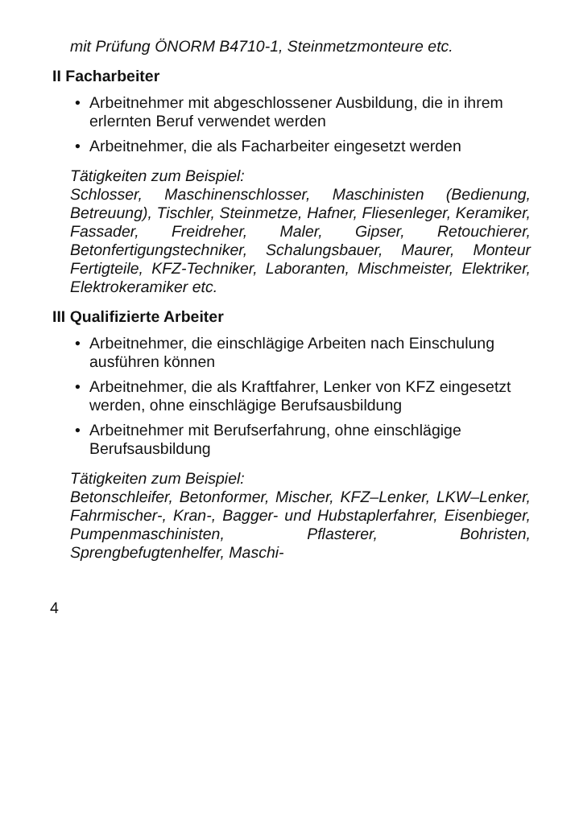mit Prüfung ÖNORM B4710-1, Steinmetzmonteure etc.
II Facharbeiter
• Arbeitnehmer mit abgeschlossener Ausbildung, die in ihrem erlernten Beruf verwendet werden
• Arbeitnehmer, die als Facharbeiter eingesetzt werden
Tätigkeiten zum Beispiel:
Schlosser, Maschinenschlosser, Maschinisten (Bedienung, Betreuung), Tischler, Steinmetze, Hafner, Fliesenleger, Keramiker, Fassader, Freidreher, Maler, Gipser, Retouchierer, Betonfertigungstechniker, Schalungsbauer, Maurer, Monteur Fertigteile, KFZ-Techniker, Laboranten, Mischmeister, Elektriker, Elektrokeramiker etc.
III Qualifizierte Arbeiter
• Arbeitnehmer, die einschlägige Arbeiten nach Einschulung ausführen können
• Arbeitnehmer, die als Kraftfahrer, Lenker von KFZ eingesetzt werden, ohne einschlägige Berufsausbildung
• Arbeitnehmer mit Berufserfahrung, ohne einschlägige Berufsausbildung
Tätigkeiten zum Beispiel:
Betonschleifer, Betonformer, Mischer, KFZ–Lenker, LKW–Lenker, Fahrmischer-, Kran-, Bagger- und Hubstaplerfahrer, Eisenbieger, Pumpenmaschinisten, Pflasterer, Bohristen, Sprengbefugtenhelfer, Maschi-
4